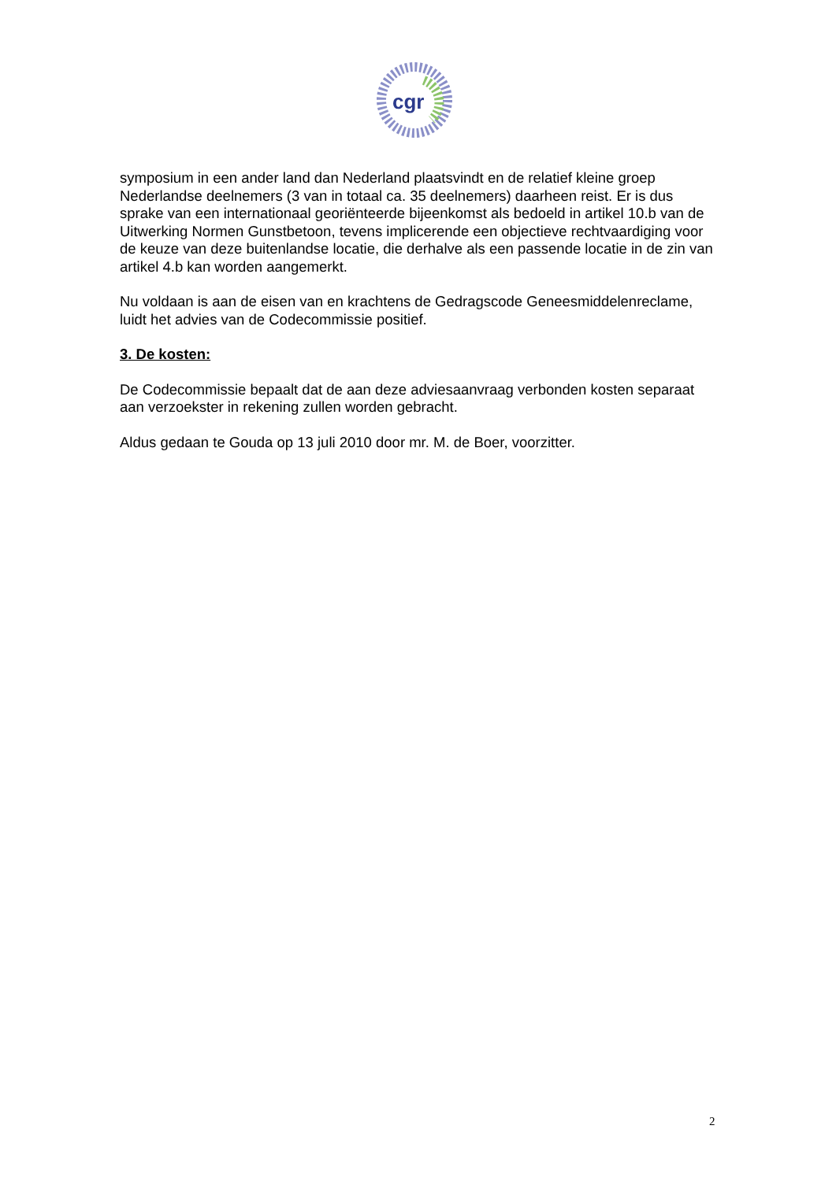cgr
symposium in een ander land dan Nederland plaatsvindt en de relatief kleine groep Nederlandse deelnemers (3 van in totaal ca. 35 deelnemers) daarheen reist. Er is dus sprake van een internationaal georiënteerde bijeenkomst als bedoeld in artikel 10.b van de Uitwerking Normen Gunstbetoon, tevens implicerende een objectieve rechtvaardiging voor de keuze van deze buitenlandse locatie, die derhalve als een passende locatie in de zin van artikel 4.b kan worden aangemerkt.
Nu voldaan is aan de eisen van en krachtens de Gedragscode Geneesmiddelenreclame, luidt het advies van de Codecommissie positief.
3. De kosten:
De Codecommissie bepaalt dat de aan deze adviesaanvraag verbonden kosten separaat aan verzoekster in rekening zullen worden gebracht.
Aldus gedaan te Gouda op 13 juli 2010 door mr. M. de Boer, voorzitter.
2